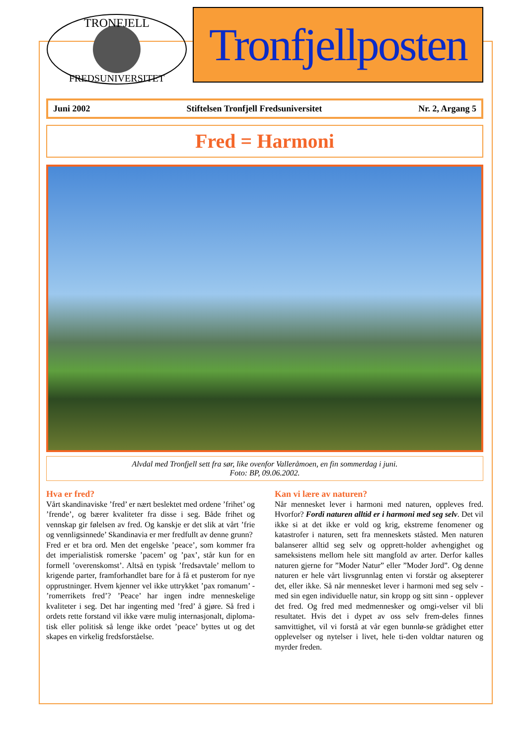TRONFJELL
FREDSUNIVERSITET
Tronfjellposten
Juni 2002 Stiftelsen Tronfjell Fredsuniversitet Nr. 2, Argang 5
Fred = Harmoni
Alvdal med Tronfjell sett fra sør, like ovenfor Valleråmoen, en fin sommerdag i juni.
Foto: BP, 09.06.2002.
Hva er fred?
Vårt skandinaviske ’fred’ er nært beslektet med ordene ’frihet’ og ’frende’, og bærer kvaliteter fra disse i seg. Både frihet og vennskap gir følelsen av fred. Og kanskje er det slik at vårt ’frie og vennligsinnede’ Skandinavia er mer fredfullt av denne grunn?
Fred er et bra ord. Men det engelske ’peace’, som kommer fra det imperialistisk romerske ’pacem’ og ’pax’, står kun for en formell ’overenskomst’. Altså en typisk ’fredsavtale’ mellom to krigende parter, framforhandlet bare for å få et pusterom for nye opprustninger. Hvem kjenner vel ikke uttrykket ’pax romanum’ - ’romerrikets fred’? ’Peace’ har ingen indre menneskelige kvaliteter i seg. Det har ingenting med ’fred’ å gjøre. Så fred i ordets rette forstand vil ikke være mulig internasjonalt, diploma-tisk eller politisk så lenge ikke ordet ’peace’ byttes ut og det skapes en virkelig fredsforståelse.
Kan vi lære av naturen?
Når mennesket lever i harmoni med naturen, oppleves fred. Hvorfor? Fordi naturen alltid er i harmoni med seg selv. Det vil ikke si at det ikke er vold og krig, ekstreme fenomener og katastrofer i naturen, sett fra menneskets ståsted. Men naturen balanserer alltid seg selv og opprett-holder avhengighet og sameksistens mellom hele sitt mangfold av arter. Derfor kalles naturen gjerne for ”Moder Natur” eller ”Moder Jord”. Og denne naturen er hele vårt livsgrunnlag enten vi forstår og aksepterer det, eller ikke. Så når mennesket lever i harmoni med seg selv - med sin egen individuelle natur, sin kropp og sitt sinn - opplever det fred. Og fred med medmennesker og omgi-velser vil bli resultatet. Hvis det i dypet av oss selv frem-deles finnes samvittighet, vil vi forstå at vår egen bunnlø-se grådighet etter opplevelser og nytelser i livet, hele ti-den voldtar naturen og myrder freden.